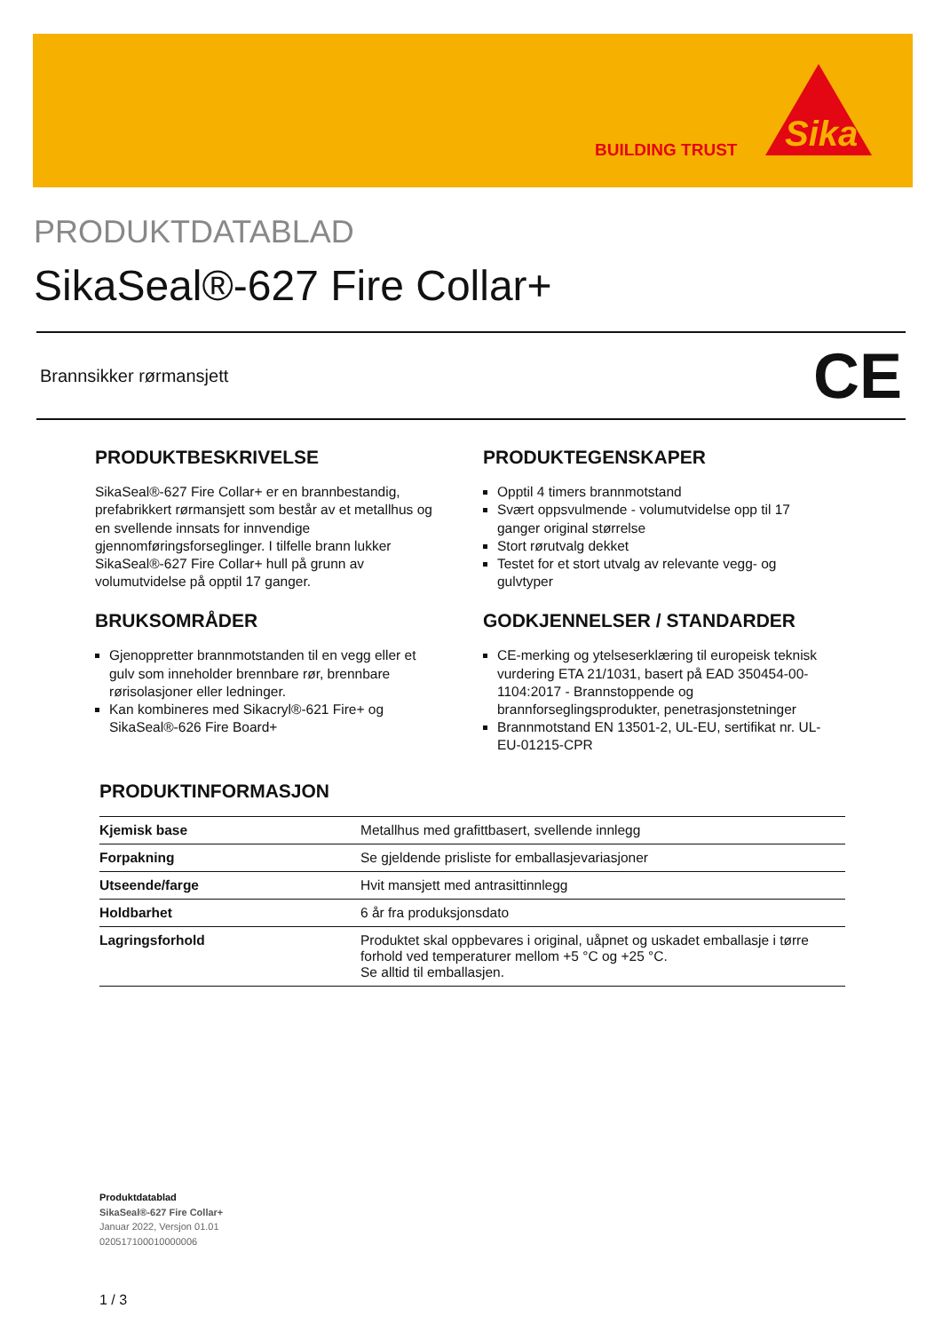BUILDING TRUST
Sika
PRODUKTDATABLAD
SikaSeal®-627 Fire Collar+
Brannsikker rørmansjett CE
PRODUKTBESKRIVELSE
SikaSeal®-627 Fire Collar+ er en brannbestandig, prefabrikkert rørmansjett som består av et metallhus og en svellende innsats for innvendige gjennomføringsforseglinger. I tilfelle brann lukker SikaSeal®-627 Fire Collar+ hull på grunn av volumutvidelse på opptil 17 ganger.
BRUKSOMRÅDER
Gjenoppretter brannmotstanden til en vegg eller et gulv som inneholder brennbare rør, brennbare rørisolasjoner eller ledninger.
Kan kombineres med Sikacryl®-621 Fire+ og SikaSeal®-626 Fire Board+
PRODUKTEGENSKAPER
Opptil 4 timers brannmotstand
Svært oppsvulmende - volumutvidelse opp til 17 ganger original størrelse
Stort rørutvalg dekket
Testet for et stort utvalg av relevante vegg- og gulvtyper
GODKJENNELSER / STANDARDER
CE-merking og ytelseserklæring til europeisk teknisk vurdering ETA 21/1031, basert på EAD 350454-00-1104:2017 - Brannstoppende og brannforseglingsprodukter, penetrasjonstetninger
Brannmotstand EN 13501-2, UL-EU, sertifikat nr. UL-EU-01215-CPR
PRODUKTINFORMASJON
| Kjemisk base | Metallhus med grafittbasert, svellende innlegg |
| Forpakning | Se gjeldende prisliste for emballasjevariasjoner |
| Utseende/farge | Hvit mansjett med antrasittinnlegg |
| Holdbarhet | 6 år fra produksjonsdato |
| Lagringsforhold | Produktet skal oppbevares i original, uåpnet og uskadet emballasje i tørre forhold ved temperaturer mellom +5 °C og +25 °C. Se alltid til emballasjen. |
Produktdatablad
SikaSeal®-627 Fire Collar+
Januar 2022, Versjon 01.01
020517100010000006
1 / 3